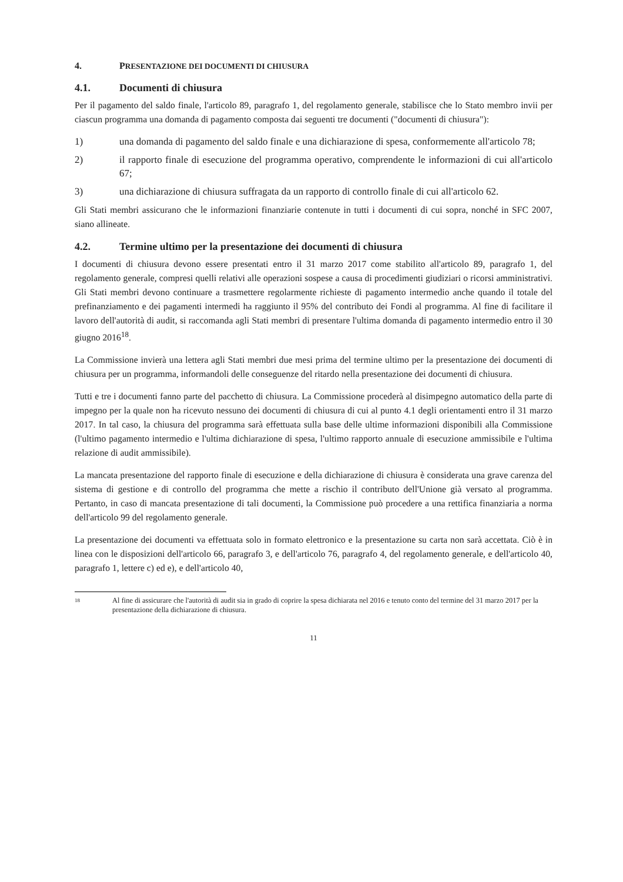4. PRESENTAZIONE DEI DOCUMENTI DI CHIUSURA
4.1. Documenti di chiusura
Per il pagamento del saldo finale, l'articolo 89, paragrafo 1, del regolamento generale, stabilisce che lo Stato membro invii per ciascun programma una domanda di pagamento composta dai seguenti tre documenti ("documenti di chiusura"):
1) una domanda di pagamento del saldo finale e una dichiarazione di spesa, conformemente all'articolo 78;
2) il rapporto finale di esecuzione del programma operativo, comprendente le informazioni di cui all'articolo 67;
3) una dichiarazione di chiusura suffragata da un rapporto di controllo finale di cui all'articolo 62.
Gli Stati membri assicurano che le informazioni finanziarie contenute in tutti i documenti di cui sopra, nonché in SFC 2007, siano allineate.
4.2. Termine ultimo per la presentazione dei documenti di chiusura
I documenti di chiusura devono essere presentati entro il 31 marzo 2017 come stabilito all'articolo 89, paragrafo 1, del regolamento generale, compresi quelli relativi alle operazioni sospese a causa di procedimenti giudiziari o ricorsi amministrativi. Gli Stati membri devono continuare a trasmettere regolarmente richieste di pagamento intermedio anche quando il totale del prefinanziamento e dei pagamenti intermedi ha raggiunto il 95% del contributo dei Fondi al programma. Al fine di facilitare il lavoro dell'autorità di audit, si raccomanda agli Stati membri di presentare l'ultima domanda di pagamento intermedio entro il 30 giugno 2016<sup>18</sup>.
La Commissione invierà una lettera agli Stati membri due mesi prima del termine ultimo per la presentazione dei documenti di chiusura per un programma, informandoli delle conseguenze del ritardo nella presentazione dei documenti di chiusura.
Tutti e tre i documenti fanno parte del pacchetto di chiusura. La Commissione procederà al disimpegno automatico della parte di impegno per la quale non ha ricevuto nessuno dei documenti di chiusura di cui al punto 4.1 degli orientamenti entro il 31 marzo 2017. In tal caso, la chiusura del programma sarà effettuata sulla base delle ultime informazioni disponibili alla Commissione (l'ultimo pagamento intermedio e l'ultima dichiarazione di spesa, l'ultimo rapporto annuale di esecuzione ammissibile e l'ultima relazione di audit ammissibile).
La mancata presentazione del rapporto finale di esecuzione e della dichiarazione di chiusura è considerata una grave carenza del sistema di gestione e di controllo del programma che mette a rischio il contributo dell'Unione già versato al programma. Pertanto, in caso di mancata presentazione di tali documenti, la Commissione può procedere a una rettifica finanziaria a norma dell'articolo 99 del regolamento generale.
La presentazione dei documenti va effettuata solo in formato elettronico e la presentazione su carta non sarà accettata. Ciò è in linea con le disposizioni dell'articolo 66, paragrafo 3, e dell'articolo 76, paragrafo 4, del regolamento generale, e dell'articolo 40, paragrafo 1, lettere c) ed e), e dell'articolo 40,
18
Al fine di assicurare che l'autorità di audit sia in grado di coprire la spesa dichiarata nel 2016 e tenuto conto del termine del 31 marzo 2017 per la presentazione della dichiarazione di chiusura.
11